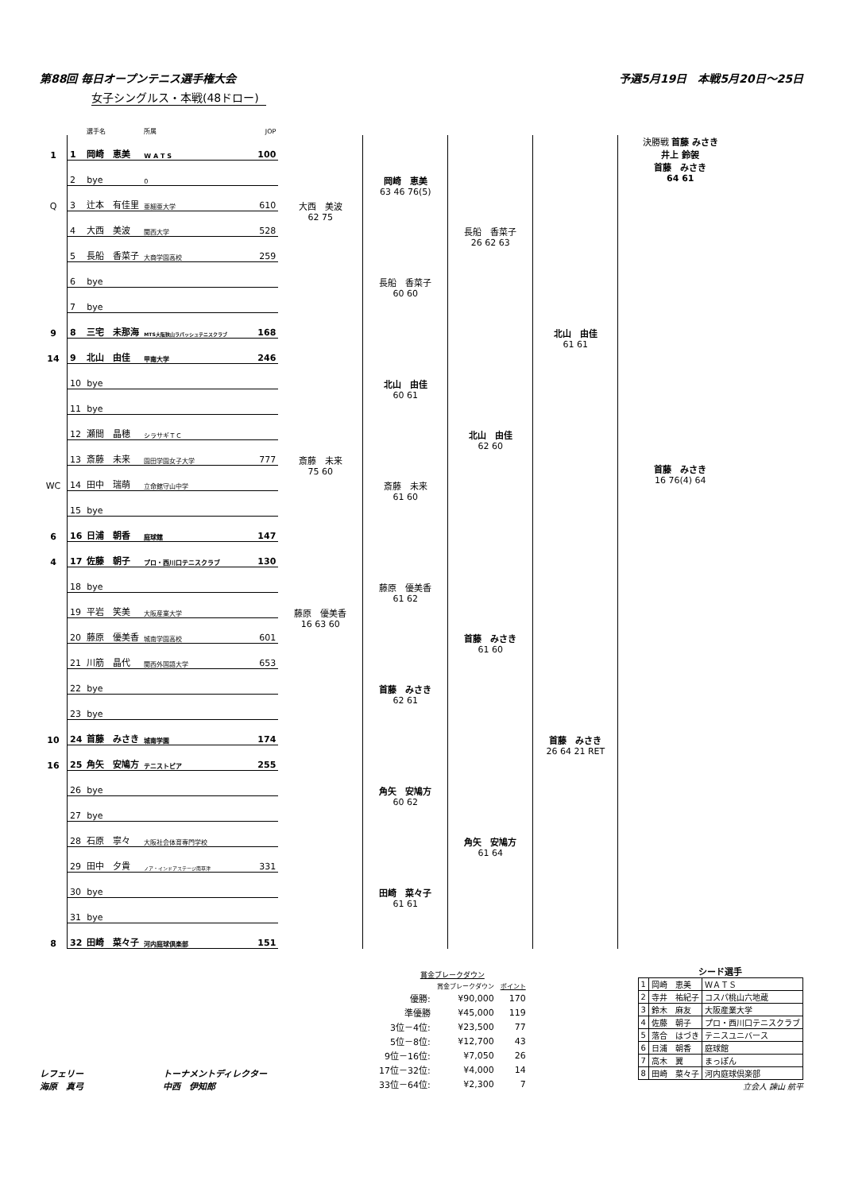第88回 毎日オープンテニス選手権大会 予選5月19日　本戦5月20日～25日
女子シングルス・本戦(48ドロー)
| | | 選手名 | 所属 | JOP | | | | | |
| 1 | 1 | 岡崎 恵美 | W A T S | 100 | | 岡崎 恵美 63 46 76(5) | 長船 香菜子 26 62 63 | 北山 由佳 61 61 | 決勝戦 首藤 みさき 井上 鈴袈 首藤 みさき 64 61 首藤 みさき 16 76(4) 64 |
| | 2 | bye | 0 | | | | | | |
| Q | 3 | 辻本 有佳里 | 亜細亜大学 | 610 | 大西 美波 62 75 | | | | |
| | 4 | 大西 美波 | 関西大学 | 528 | | | | | |
| | 5 | 長船 香菜子 | 大商学園高校 | 259 | | 長船 香菜子 60 60 | | | |
| | 6 | bye | | | | | | | |
| | 7 | bye | | | | | | | |
| 9 | 8 | 三宅 未那海 | MTS大阪狭山ラパッシュテニスクラブ | 168 | | | | | |
| 14 | 9 | 北山 由佳 | 甲南大学 | 246 | | 北山 由佳 60 61 | 北山 由佳 62 60 | | |
| | 10 | bye | | | | | | | |
| | 11 | bye | | | | | | | |
| | 12 | 瀬間 晶穂 | シラサギＴＣ | | | | | | |
| | 13 | 斎藤 未来 | 園田学園女子大学 | 777 | 斎藤 未来 75 60 | 斎藤 未来 61 60 | | | |
| WC | 14 | 田中 瑞萌 | 立命館守山中学 | | | | | | |
| | 15 | bye | | | | | | | |
| 6 | 16 | 日浦 朝香 | 庭球館 | 147 | | | | | |
| 4 | 17 | 佐藤 朝子 | プロ・西川口テニスクラブ | 130 | | 藤原 優美香 61 62 | 首藤 みさき 61 60 | 首藤 みさき 26 64 21 RET | |
| | 18 | bye | | | | | | | |
| | 19 | 平岩 笑美 | 大阪産業大学 | | 藤原 優美香 16 63 60 | | | | |
| | 20 | 藤原 優美香 | 城南学園高校 | 601 | | | | | |
| | 21 | 川筋 晶代 | 関西外国語大学 | 653 | | 首藤 みさき 62 61 | | | |
| | 22 | bye | | | | | | | |
| | 23 | bye | | | | | | | |
| 10 | 24 | 首藤 みさき | 城南学園 | 174 | | | | | |
| 16 | 25 | 角矢 安鳩方 | テニストピア | 255 | | 角矢 安鳩方 60 62 | 角矢 安鳩方 61 64 | | |
| | 26 | bye | | | | | | | |
| | 27 | bye | | | | | | | |
| | 28 | 石原 寧々 | 大阪社会体育専門学校 | | | | | | |
| | 29 | 田中 夕貴 | ノア・インドアステージ南草津 | 331 | | 田崎 菜々子 61 61 | | | |
| | 30 | bye | | | | | | | |
| | 31 | bye | | | | | | | |
| 8 | 32 | 田崎 菜々子 | 河内庭球倶楽部 | 151 | | | | | |
レフェリー
海原　真弓
トーナメントディレクター
中西　伊知郎
| 賞金ブレークダウン | | |
| | 賞金ブレークダウン | ポイント |
| 優勝: | ¥90,000 | 170 |
| 準優勝 | ¥45,000 | 119 |
| 3位－4位: | ¥23,500 | 77 |
| 5位－8位: | ¥12,700 | 43 |
| 9位－16位: | ¥7,050 | 26 |
| 17位－32位: | ¥4,000 | 14 |
| 33位－64位: | ¥2,300 | 7 |
シード選手
| 1 | 岡崎 恵美 | ＷＡＴＳ |
| 2 | 寺井 祐紀子 | コスパ桃山六地蔵 |
| 3 | 鈴木 麻友 | 大阪産業大学 |
| 4 | 佐藤 朝子 | プロ・西川口テニスクラブ |
| 5 | 落合 はづき | テニスユニバース |
| 6 | 日浦 朝香 | 庭球館 |
| 7 | 高木 翼 | まっぽん |
| 8 | 田崎 菜々子 | 河内庭球倶楽部 |
立会人 諫山 航平